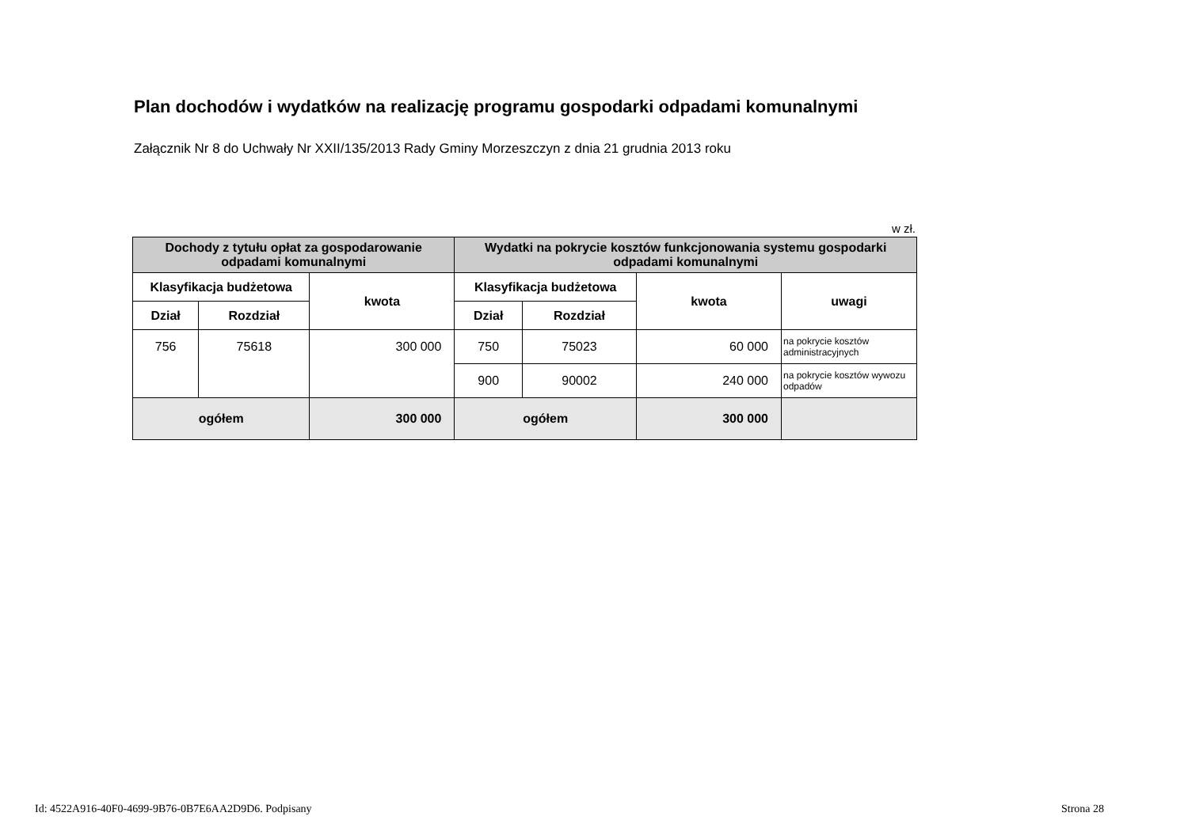Plan dochodów i wydatków na realizację programu gospodarki odpadami komunalnymi
Załącznik Nr 8 do Uchwały Nr XXII/135/2013 Rady Gminy Morzeszczyn z dnia 21 grudnia 2013 roku
w zł.
| Dochody z tytułu opłat za gospodarowanie odpadami komunalnymi | | | Wydatki na pokrycie kosztów funkcjonowania systemu gospodarki odpadami komunalnymi | | | |
| --- | --- | --- | --- | --- | --- | --- |
| Klasyfikacja budżetowa | | kwota | Klasyfikacja budżetowa | | kwota | uwagi |
| Dział | Rozdział | | Dział | Rozdział | | |
| 756 | 75618 | 300 000 | 750 | 75023 | 60 000 | na pokrycie kosztów administracyjnych |
| | | | 900 | 90002 | 240 000 | na pokrycie kosztów wywozu odpadów |
| ogółem | | 300 000 | ogółem | | 300 000 | |
Id: 4522A916-40F0-4699-9B76-0B7E6AA2D9D6. Podpisany
Strona 28